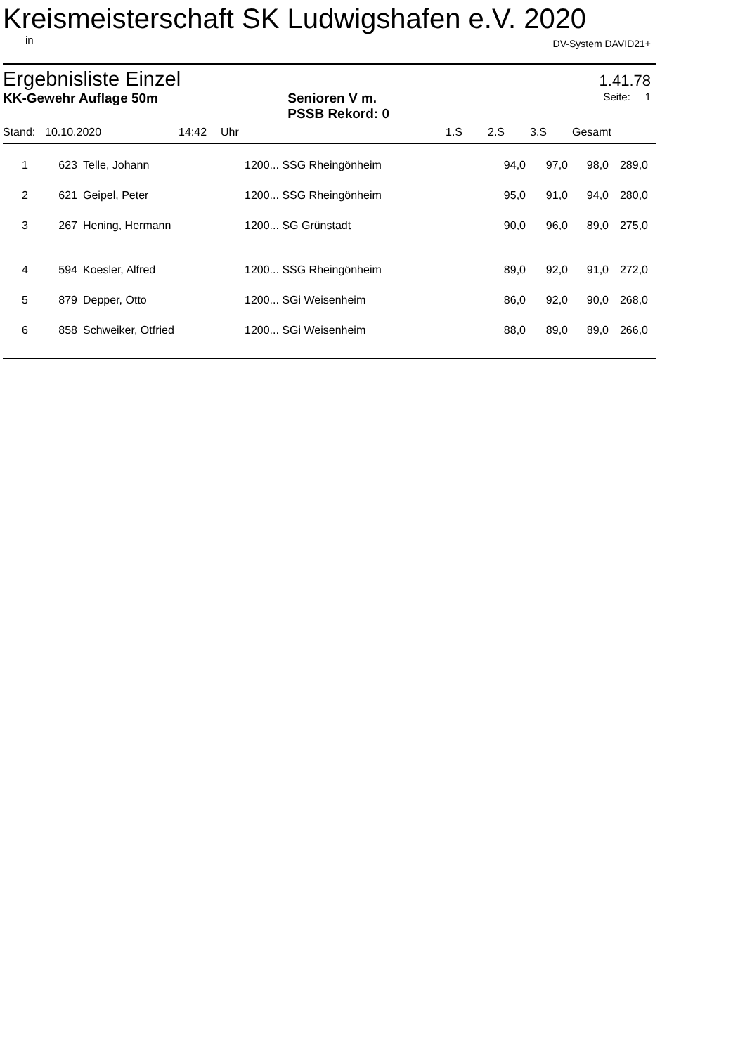Kreismeisterschaft SK Ludwigshafen e.V. 2020
in DV-System DAVID21+
Ergebnisliste Einzel 1.41.78
KK-Gewehr Auflage 50m Senioren V m.
PSSB Rekord: 0 Seite: 1
| Stand: | 10.10.2020 | 14:42 | | Uhr | | 1.S | 2.S | 3.S | Gesamt |
| --- | --- | --- | --- | --- | --- | --- | --- | --- | --- |
| 1 | 623 | Telle, Johann | 1200... SSG Rheingönheim | 94,0 | 97,0 | 98,0 | 289,0 |
| 2 | 621 | Geipel, Peter | 1200... SSG Rheingönheim | 95,0 | 91,0 | 94,0 | 280,0 |
| 3 | 267 | Hening, Hermann | 1200... SG Grünstadt | 90,0 | 96,0 | 89,0 | 275,0 |
| 4 | 594 | Koesler, Alfred | 1200... SSG Rheingönheim | 89,0 | 92,0 | 91,0 | 272,0 |
| 5 | 879 | Depper, Otto | 1200... SGi Weisenheim | 86,0 | 92,0 | 90,0 | 268,0 |
| 6 | 858 | Schweiker, Otfried | 1200... SGi Weisenheim | 88,0 | 89,0 | 89,0 | 266,0 |